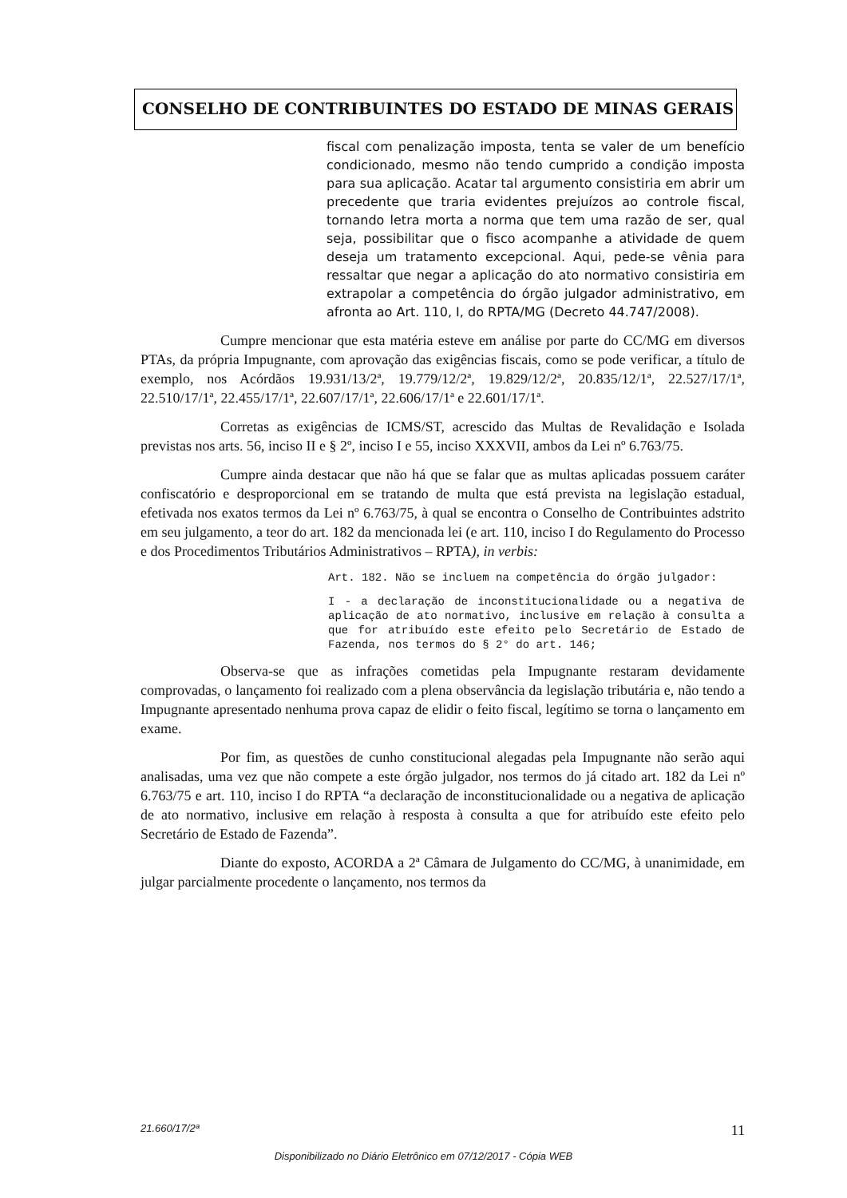CONSELHO DE CONTRIBUINTES DO ESTADO DE MINAS GERAIS
fiscal com penalização imposta, tenta se valer de um benefício condicionado, mesmo não tendo cumprido a condição imposta para sua aplicação. Acatar tal argumento consistiria em abrir um precedente que traria evidentes prejuízos ao controle fiscal, tornando letra morta a norma que tem uma razão de ser, qual seja, possibilitar que o fisco acompanhe a atividade de quem deseja um tratamento excepcional. Aqui, pede-se vênia para ressaltar que negar a aplicação do ato normativo consistiria em extrapolar a competência do órgão julgador administrativo, em afronta ao Art. 110, I, do RPTA/MG (Decreto 44.747/2008).
Cumpre mencionar que esta matéria esteve em análise por parte do CC/MG em diversos PTAs, da própria Impugnante, com aprovação das exigências fiscais, como se pode verificar, a título de exemplo, nos Acórdãos 19.931/13/2ª, 19.779/12/2ª, 19.829/12/2ª, 20.835/12/1ª, 22.527/17/1ª, 22.510/17/1ª, 22.455/17/1ª, 22.607/17/1ª, 22.606/17/1ª e 22.601/17/1ª.
Corretas as exigências de ICMS/ST, acrescido das Multas de Revalidação e Isolada previstas nos arts. 56, inciso II e § 2º, inciso I e 55, inciso XXXVII, ambos da Lei nº 6.763/75.
Cumpre ainda destacar que não há que se falar que as multas aplicadas possuem caráter confiscatório e desproporcional em se tratando de multa que está prevista na legislação estadual, efetivada nos exatos termos da Lei nº 6.763/75, à qual se encontra o Conselho de Contribuintes adstrito em seu julgamento, a teor do art. 182 da mencionada lei (e art. 110, inciso I do Regulamento do Processo e dos Procedimentos Tributários Administrativos – RPTA), in verbis:
Art. 182. Não se incluem na competência do órgão julgador:
I - a declaração de inconstitucionalidade ou a negativa de aplicação de ato normativo, inclusive em relação à consulta a que for atribuído este efeito pelo Secretário de Estado de Fazenda, nos termos do § 2° do art. 146;
Observa-se que as infrações cometidas pela Impugnante restaram devidamente comprovadas, o lançamento foi realizado com a plena observância da legislação tributária e, não tendo a Impugnante apresentado nenhuma prova capaz de elidir o feito fiscal, legítimo se torna o lançamento em exame.
Por fim, as questões de cunho constitucional alegadas pela Impugnante não serão aqui analisadas, uma vez que não compete a este órgão julgador, nos termos do já citado art. 182 da Lei nº 6.763/75 e art. 110, inciso I do RPTA “a declaração de inconstitucionalidade ou a negativa de aplicação de ato normativo, inclusive em relação à resposta à consulta a que for atribuído este efeito pelo Secretário de Estado de Fazenda”.
Diante do exposto, ACORDA a 2ª Câmara de Julgamento do CC/MG, à unanimidade, em julgar parcialmente procedente o lançamento, nos termos da
21.660/17/2ª 11
Disponibilizado no Diário Eletrônico em 07/12/2017 - Cópia WEB